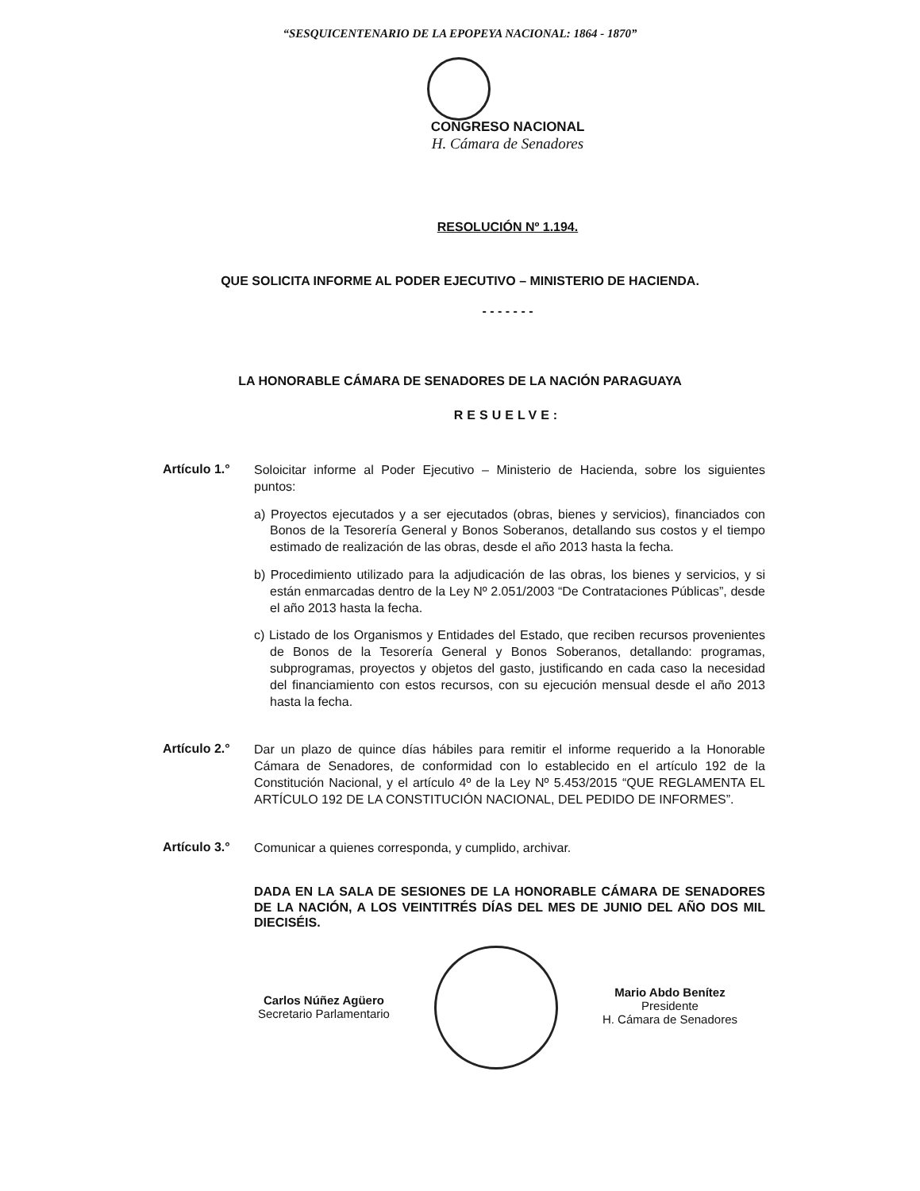“SESQUICENTENARIO DE LA EPOPEYA NACIONAL: 1864 - 1870”
CONGRESO NACIONAL
H. Cámara de Senadores
RESOLUCIÓN Nº 1.194.
QUE SOLICITA INFORME AL PODER EJECUTIVO – MINISTERIO DE HACIENDA.
- - - - - - -
LA HONORABLE CÁMARA DE SENADORES DE LA NACIÓN PARAGUAYA
RESUELVE:
Artículo 1.°
Soloicitar informe al Poder Ejecutivo – Ministerio de Hacienda, sobre los siguientes puntos:
a) Proyectos ejecutados y a ser ejecutados (obras, bienes y servicios), financiados con Bonos de la Tesorería General y Bonos Soberanos, detallando sus costos y el tiempo estimado de realización de las obras, desde el año 2013 hasta la fecha.
b) Procedimiento utilizado para la adjudicación de las obras, los bienes y servicios, y si están enmarcadas dentro de la Ley Nº 2.051/2003 “De Contrataciones Públicas”, desde el año 2013 hasta la fecha.
c) Listado de los Organismos y Entidades del Estado, que reciben recursos provenientes de Bonos de la Tesorería General y Bonos Soberanos, detallando: programas, subprogramas, proyectos y objetos del gasto, justificando en cada caso la necesidad del financiamiento con estos recursos, con su ejecución mensual desde el año 2013 hasta la fecha.
Artículo 2.°
Dar un plazo de quince días hábiles para remitir el informe requerido a la Honorable Cámara de Senadores, de conformidad con lo establecido en el artículo 192 de la Constitución Nacional, y el artículo 4º de la Ley Nº 5.453/2015 “QUE REGLAMENTA EL ARTÍCULO 192 DE LA CONSTITUCIÓN NACIONAL, DEL PEDIDO DE INFORMES”.
Artículo 3.°
Comunicar a quienes corresponda, y cumplido, archivar.
DADA EN LA SALA DE SESIONES DE LA HONORABLE CÁMARA DE SENADORES DE LA NACIÓN, A LOS VEINTITRÉS DÍAS DEL MES DE JUNIO DEL AÑO DOS MIL DIECISÉIS.
Carlos Núñez Agüero
Secretario Parlamentario
Mario Abdo Benítez
Presidente
H. Cámara de Senadores